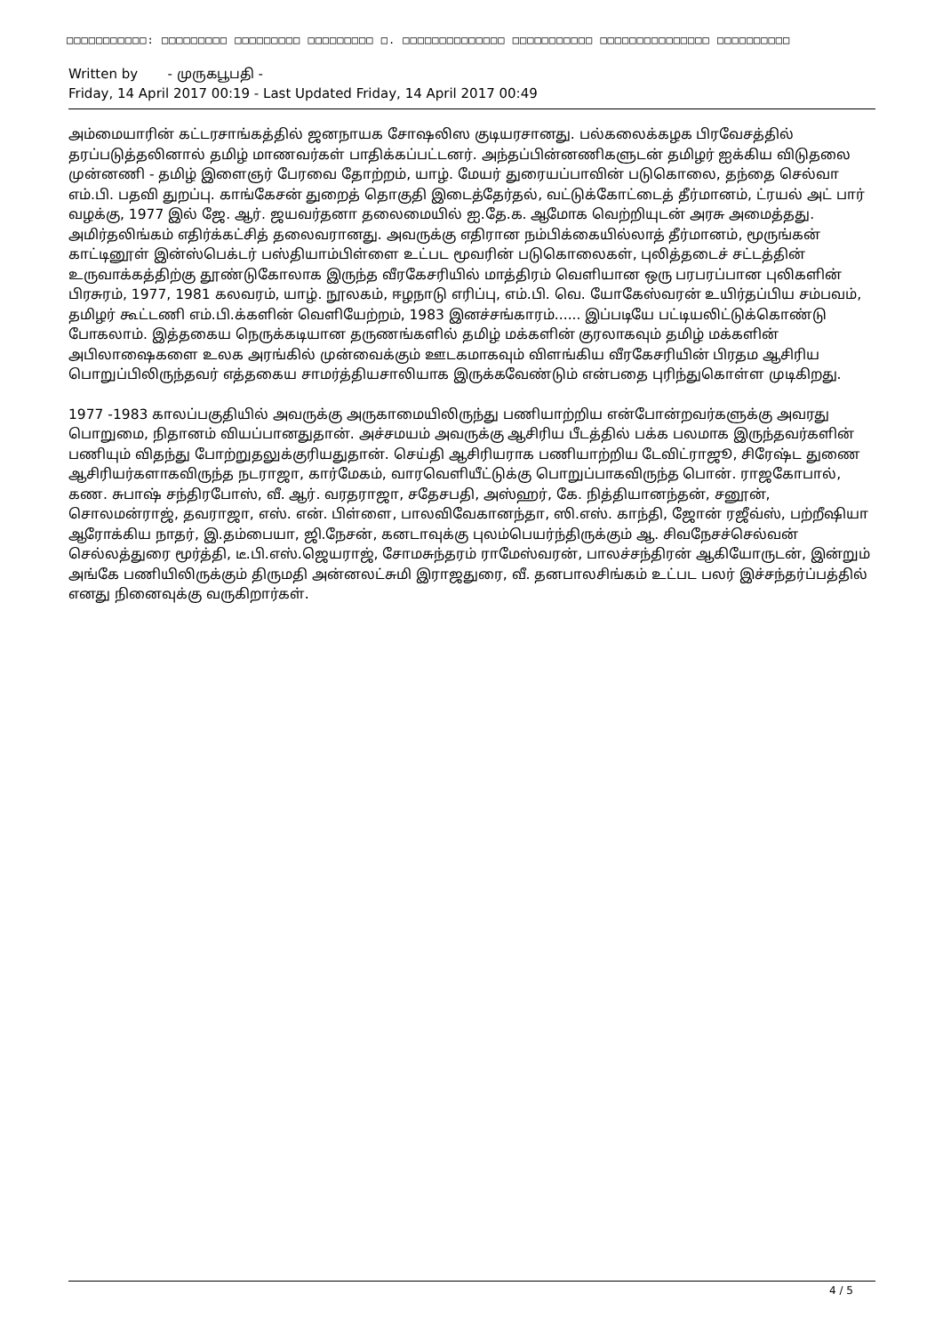□□□□□□□□□□□: □□□□□□□□□ □□□□□□□□□ □□□□□□□□□ □. □□□□□□□□□□□□□□ □□□□□□□□□□□ □□□□□□□□□□□□□□□ □□□□□□□□□□
Written by - முருகபூபதி -
Friday, 14 April 2017 00:19 - Last Updated Friday, 14 April 2017 00:49
அம்மையாரின் கட்டரசாங்கத்தில் ஜனநாயக சோஷலிஸ குடியரசானது. பல்கலைக்கழக பிரவேசத்தில் தரப்படுத்தலினால் தமிழ் மாணவர்கள் பாதிக்கப்பட்டனர். அந்தப்பின்னணிகளுடன் தமிழர் ஐக்கிய விடுதலை முன்னணி - தமிழ் இளைஞர் பேரவை தோற்றம், யாழ். மேயர் துரையப்பாவின் படுகொலை, தந்தை செல்வா எம்.பி. பதவி துறப்பு. காங்கேசன் துறைத் தொகுதி இடைத்தேர்தல், வட்டுக்கோட்டைத் தீர்மானம், ட்ரயல் அட் பார் வழக்கு, 1977 இல் ஜே. ஆர். ஜயவர்தனா தலைமையில் ஐ.தே.க. ஆமோக வெற்றியுடன் அரசு அமைத்தது. அமிர்தலிங்கம் எதிர்க்கட்சித் தலைவரானது. அவருக்கு எதிரான நம்பிக்கையில்லாத் தீர்மானம், மூருங்கன் காட்டினூள் இன்ஸ்பெக்டர் பஸ்தியாம்பிள்ளை உட்பட மூவரின் படுகொலைகள், புலித்தடைச் சட்டத்தின் உருவாக்கத்திற்கு தூண்டுகோலாக இருந்த வீரகேசரியில் மாத்திரம் வெளியான ஒரு பரபரப்பான புலிகளின் பிரசுரம், 1977, 1981 கலவரம், யாழ். நூலகம், ஈழநாடு எரிப்பு, எம்.பி. வெ. யோகேஸ்வரன் உயிர்தப்பிய சம்பவம், தமிழர் கூட்டணி எம்.பி.க்களின் வெளியேற்றம், 1983 இனச்சங்காரம்...... இப்படியே பட்டியலிட்டுக்கொண்டு போகலாம். இத்தகைய நெருக்கடியான தருணங்களில் தமிழ் மக்களின் குரலாகவும் தமிழ் மக்களின் அபிலாஷைகளை உலக அரங்கில் முன்வைக்கும் ஊடகமாகவும் விளங்கிய வீரகேசரியின் பிரதம ஆசிரிய பொறுப்பிலிருந்தவர் எத்தகைய சாமர்த்தியசாலியாக இருக்கவேண்டும் என்பதை புரிந்துகொள்ள முடிகிறது.
1977 -1983 காலப்பகுதியில் அவருக்கு அருகாமையிலிருந்து பணியாற்றிய என்போன்றவர்களுக்கு அவரது பொறுமை, நிதானம் வியப்பானதுதான். அச்சமயம் அவருக்கு ஆசிரிய பீடத்தில் பக்க பலமாக இருந்தவர்களின் பணியும் விதந்து போற்றுதலுக்குரியதுதான். செய்தி ஆசிரியராக பணியாற்றிய டேவிட்ராஜூ, சிரேஷ்ட துணை ஆசிரியர்களாகவிருந்த நடராஜா, கார்மேகம், வாரவெளியீட்டுக்கு பொறுப்பாகவிருந்த பொன். ராஜகோபால், கண. சுபாஷ் சந்திரபோஸ், வீ. ஆர். வரதராஜா, சதேசபதி, அஸ்ஹர், கே. நித்தியானந்தன், சனூன், சொலமன்ராஜ், தவராஜா, எஸ். என். பிள்ளை, பாலவிவேகானந்தா, ஸி.எஸ். காந்தி, ஜோன் ரஜீவ்ஸ், பற்றீஷியா ஆரோக்கிய நாதர், இ.தம்பையா, ஜி.நேசன், கனடாவுக்கு புலம்பெயர்ந்திருக்கும் ஆ. சிவநேசச்செல்வன் செல்லத்துரை மூர்த்தி, டீ.பி.எஸ்.ஜெயராஜ், சோமசுந்தரம் ராமேஸ்வரன், பாலச்சந்திரன் ஆகியோருடன், இன்றும் அங்கே பணியிலிருக்கும் திருமதி அன்னலட்சுமி இராஜதுரை, வீ. தனபாலசிங்கம் உட்பட பலர் இச்சந்தர்ப்பத்தில் எனது நினைவுக்கு வருகிறார்கள்.
4 / 5